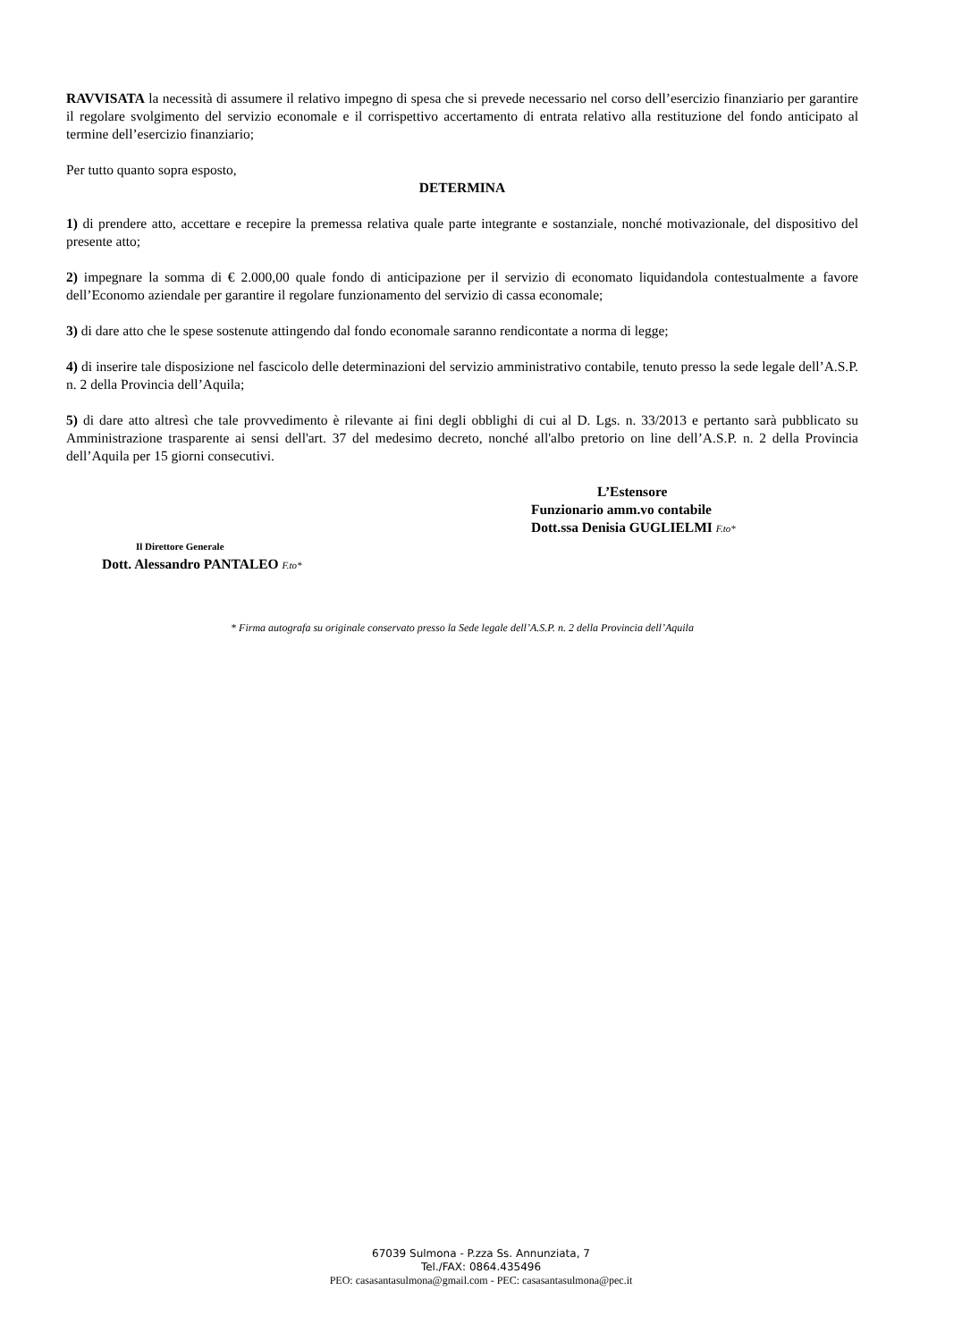RAVVISATA la necessità di assumere il relativo impegno di spesa che si prevede necessario nel corso dell’esercizio finanziario per garantire il regolare svolgimento del servizio economale e il corrispettivo accertamento di entrata relativo alla restituzione del fondo anticipato al termine dell’esercizio finanziario;
Per tutto quanto sopra esposto,
DETERMINA
1) di prendere atto, accettare e recepire la premessa relativa quale parte integrante e sostanziale, nonché motivazionale, del dispositivo del presente atto;
2) impegnare la somma di € 2.000,00 quale fondo di anticipazione per il servizio di economato liquidandola contestualmente a favore dell’Economo aziendale per garantire il regolare funzionamento del servizio di cassa economale;
3) di dare atto che le spese sostenute attingendo dal fondo economale saranno rendicontate a norma di legge;
4) di inserire tale disposizione nel fascicolo delle determinazioni del servizio amministrativo contabile, tenuto presso la sede legale dell’A.S.P. n. 2 della Provincia dell’Aquila;
5) di dare atto altresì che tale provvedimento è rilevante ai fini degli obblighi di cui al D. Lgs. n. 33/2013 e pertanto sarà pubblicato su Amministrazione trasparente ai sensi dell'art. 37 del medesimo decreto, nonché all'albo pretorio on line dell’A.S.P. n. 2 della Provincia dell’Aquila per 15 giorni consecutivi.
L’Estensore
Funzionario amm.vo contabile
Dott.ssa Denisia GUGLIELMI F.to*
Il Direttore Generale
Dott. Alessandro PANTALEO F.to*
* Firma autografa su originale conservato presso la Sede legale dell’A.S.P. n. 2 della Provincia dell’Aquila
67039 Sulmona - P.zza Ss. Annunziata, 7
Tel./FAX: 0864.435496
PEO: casasantasulmona@gmail.com - PEC: casasantasulmona@pec.it